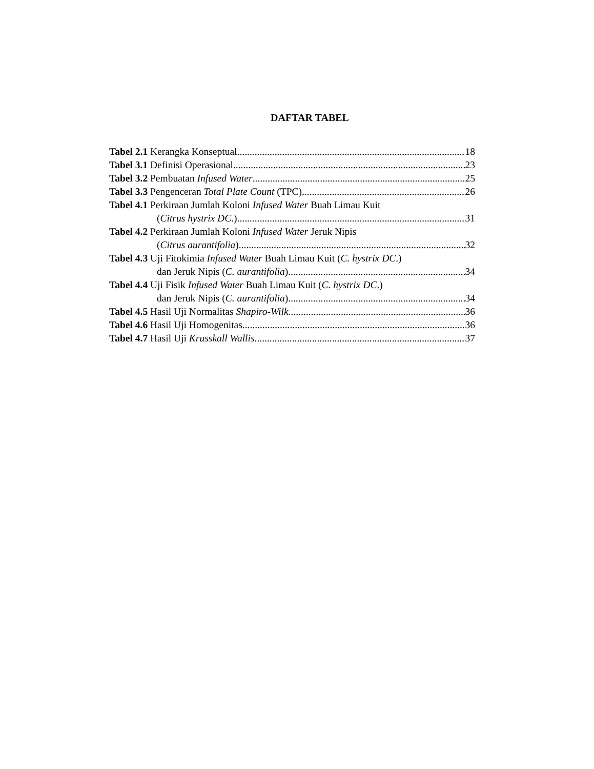DAFTAR TABEL
Tabel 2.1 Kerangka Konseptual 18
Tabel 3.1 Definisi Operasional 23
Tabel 3.2 Pembuatan Infused Water 25
Tabel 3.3 Pengenceran Total Plate Count (TPC) 26
Tabel 4.1 Perkiraan Jumlah Koloni Infused Water Buah Limau Kuit
(Citrus hystrix DC.) 31
Tabel 4.2 Perkiraan Jumlah Koloni Infused Water Jeruk Nipis
(Citrus aurantifolia) 32
Tabel 4.3 Uji Fitokimia Infused Water Buah Limau Kuit (C. hystrix DC.)
dan Jeruk Nipis (C. aurantifolia) 34
Tabel 4.4 Uji Fisik Infused Water Buah Limau Kuit (C. hystrix DC.)
dan Jeruk Nipis (C. aurantifolia) 34
Tabel 4.5 Hasil Uji Normalitas Shapiro-Wilk 36
Tabel 4.6 Hasil Uji Homogenitas 36
Tabel 4.7 Hasil Uji Krusskall Wallis 37